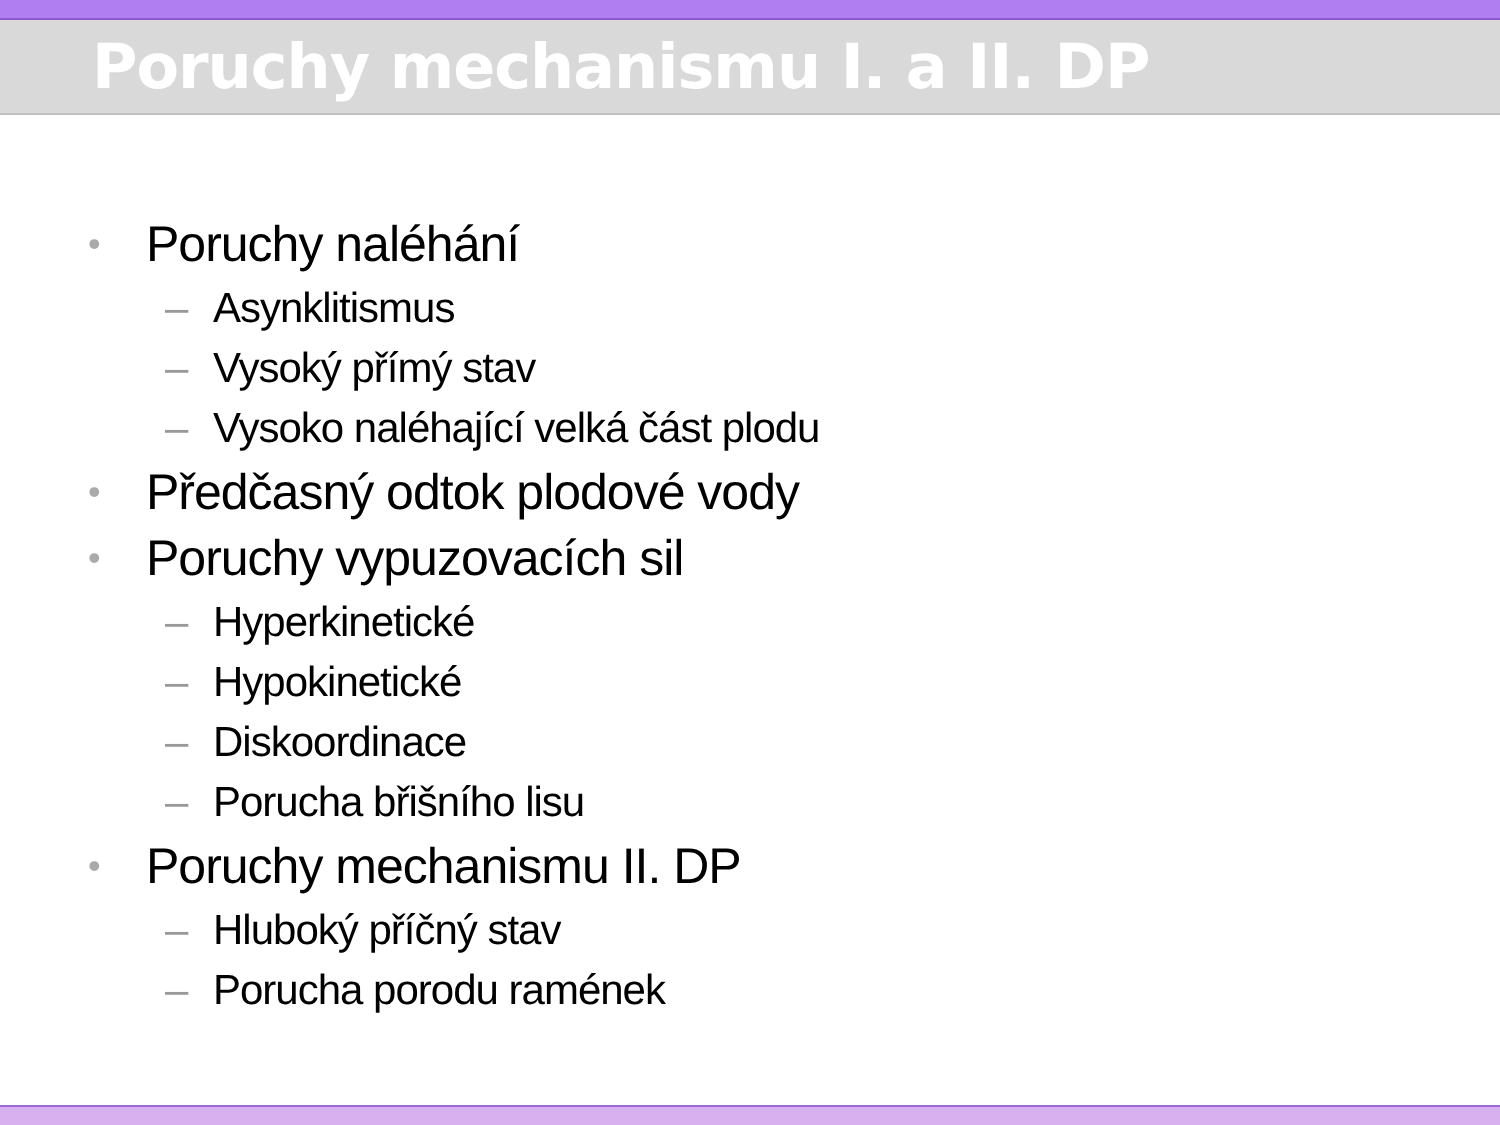Poruchy mechanismu I. a II. DP
• Poruchy naléhání
– Asynklitismus
– Vysoký přímý stav
– Vysoko naléhající velká část plodu
• Předčasný odtok plodové vody
• Poruchy vypuzovacích sil
– Hyperkinetické
– Hypokinetické
– Diskoordinace
– Porucha břišního lisu
• Poruchy mechanismu II. DP
– Hluboký příčný stav
– Porucha porodu ramének